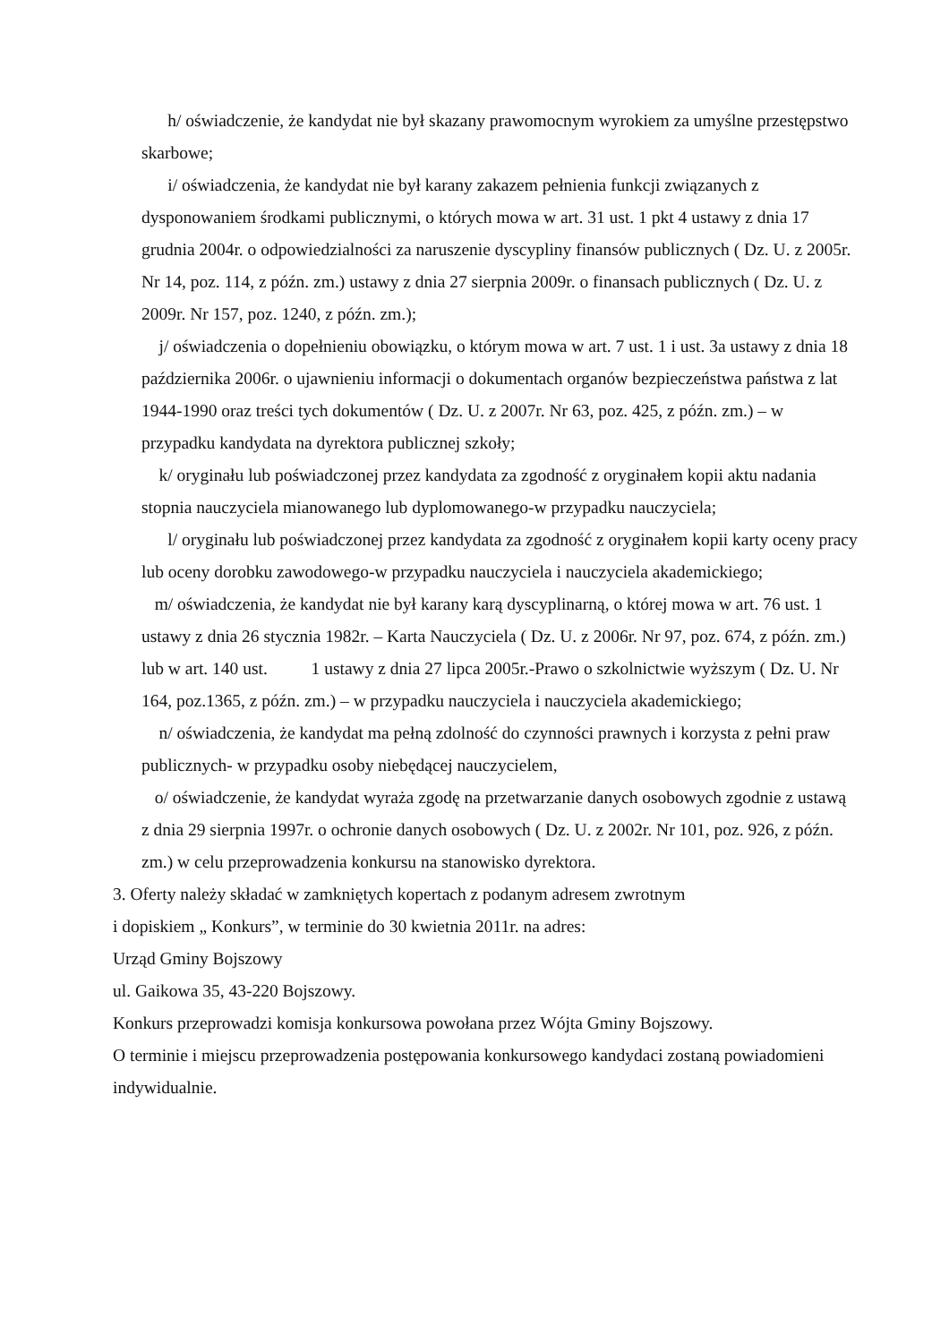h/ oświadczenie, że kandydat nie był skazany prawomocnym wyrokiem za umyślne przestępstwo skarbowe;
i/ oświadczenia, że kandydat nie był karany zakazem pełnienia funkcji związanych z dysponowaniem środkami publicznymi, o których mowa w art. 31 ust. 1 pkt 4 ustawy z dnia 17 grudnia 2004r. o odpowiedzialności za naruszenie dyscypliny finansów publicznych ( Dz. U. z 2005r. Nr 14, poz. 114, z późn. zm.) ustawy z dnia 27 sierpnia 2009r. o finansach publicznych ( Dz. U. z 2009r. Nr 157, poz. 1240, z późn. zm.);
j/ oświadczenia o dopełnieniu obowiązku, o którym mowa w art. 7 ust. 1 i ust. 3a ustawy z dnia 18 października 2006r. o ujawnieniu informacji o dokumentach organów bezpieczeństwa państwa z lat 1944-1990 oraz treści tych dokumentów ( Dz. U. z 2007r. Nr 63, poz. 425, z późn. zm.) – w przypadku kandydata na dyrektora publicznej szkoły;
k/ oryginału lub poświadczonej przez kandydata za zgodność z oryginałem kopii aktu nadania stopnia nauczyciela mianowanego lub dyplomowanego-w przypadku nauczyciela;
l/ oryginału lub poświadczonej przez kandydata za zgodność z oryginałem kopii karty oceny pracy lub oceny dorobku zawodowego-w przypadku nauczyciela i nauczyciela akademickiego;
m/ oświadczenia, że kandydat nie był karany karą dyscyplinarną, o której mowa w art. 76 ust. 1 ustawy z dnia 26 stycznia 1982r. – Karta Nauczyciela ( Dz. U. z 2006r. Nr 97, poz. 674, z późn. zm.) lub w art. 140 ust. 1 ustawy z dnia 27 lipca 2005r.-Prawo o szkolnictwie wyższym ( Dz. U. Nr 164, poz.1365, z późn. zm.) – w przypadku nauczyciela i nauczyciela akademickiego;
n/ oświadczenia, że kandydat ma pełną zdolność do czynności prawnych i korzysta z pełni praw publicznych- w przypadku osoby niebędącej nauczycielem,
o/ oświadczenie, że kandydat wyraża zgodę na przetwarzanie danych osobowych zgodnie z ustawą z dnia 29 sierpnia 1997r. o ochronie danych osobowych ( Dz. U. z 2002r. Nr 101, poz. 926, z późn. zm.) w celu przeprowadzenia konkursu na stanowisko dyrektora.
3. Oferty należy składać w zamkniętych kopertach z podanym adresem zwrotnym
i dopiskiem „ Konkurs”, w terminie do 30 kwietnia 2011r. na adres:
Urząd Gminy Bojszowy
ul. Gaikowa 35, 43-220 Bojszowy.
Konkurs przeprowadzi komisja konkursowa powołana przez Wójta Gminy Bojszowy.
O terminie i miejscu przeprowadzenia postępowania konkursowego kandydaci zostaną powiadomieni indywidualnie.